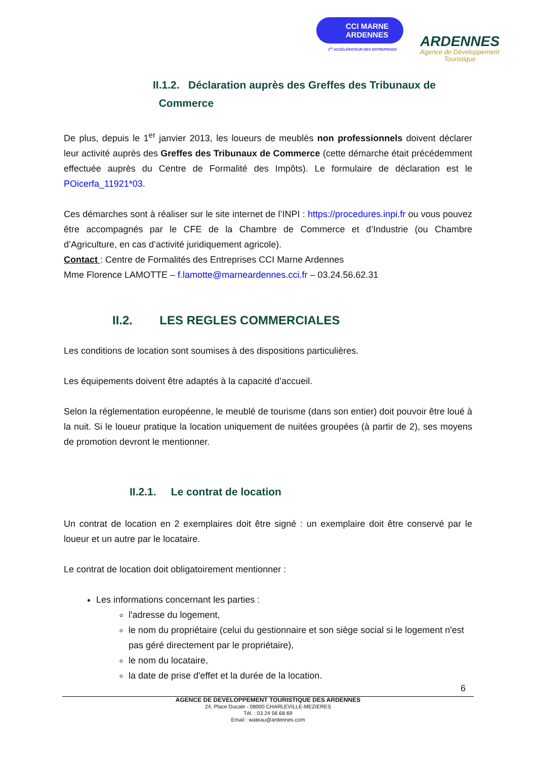CCI MARNE
ARDENNES
1<sup>er</sup> ACCÉLÉRATEUR DES ENTREPRISES
ARDENNES
Agence de Développement
Touristique
II.1.2. Déclaration auprès des Greffes des Tribunaux de
Commerce
De plus, depuis le 1<sup>er</sup> janvier 2013, les loueurs de meublés non professionnels doivent déclarer leur activité auprès des Greffes des Tribunaux de Commerce (cette démarche était précédemment effectuée auprès du Centre de Formalité des Impôts). Le formulaire de déclaration est le POicerfa_11921*03.
Ces démarches sont à réaliser sur le site internet de l’INPI : https://procedures.inpi.fr ou vous pouvez être accompagnés par le CFE de la Chambre de Commerce et d’Industrie (ou Chambre d’Agriculture, en cas d’activité juridiquement agricole).
Contact : Centre de Formalités des Entreprises CCI Marne Ardennes
Mme Florence LAMOTTE – f.lamotte@marneardennes.cci.fr – 03.24.56.62.31
II.2. LES REGLES COMMERCIALES
Les conditions de location sont soumises à des dispositions particulières.
Les équipements doivent être adaptés à la capacité d’accueil.
Selon la réglementation européenne, le meublé de tourisme (dans son entier) doit pouvoir être loué à la nuit. Si le loueur pratique la location uniquement de nuitées groupées (à partir de 2), ses moyens de promotion devront le mentionner.
II.2.1. Le contrat de location
Un contrat de location en 2 exemplaires doit être signé : un exemplaire doit être conservé par le loueur et un autre par le locataire.
Le contrat de location doit obligatoirement mentionner :
Les informations concernant les parties :
l'adresse du logement,
le nom du propriétaire (celui du gestionnaire et son siège social si le logement n'est pas géré directement par le propriétaire),
le nom du locataire,
la date de prise d'effet et la durée de la location.
6
AGENCE DE DEVELOPPEMENT TOURISTIQUE DES ARDENNES
24, Place Ducale - 08000 CHARLEVILLE-MEZIERES
Tél. : 03 24 56 68 69
Email : wateau@ardennes.com